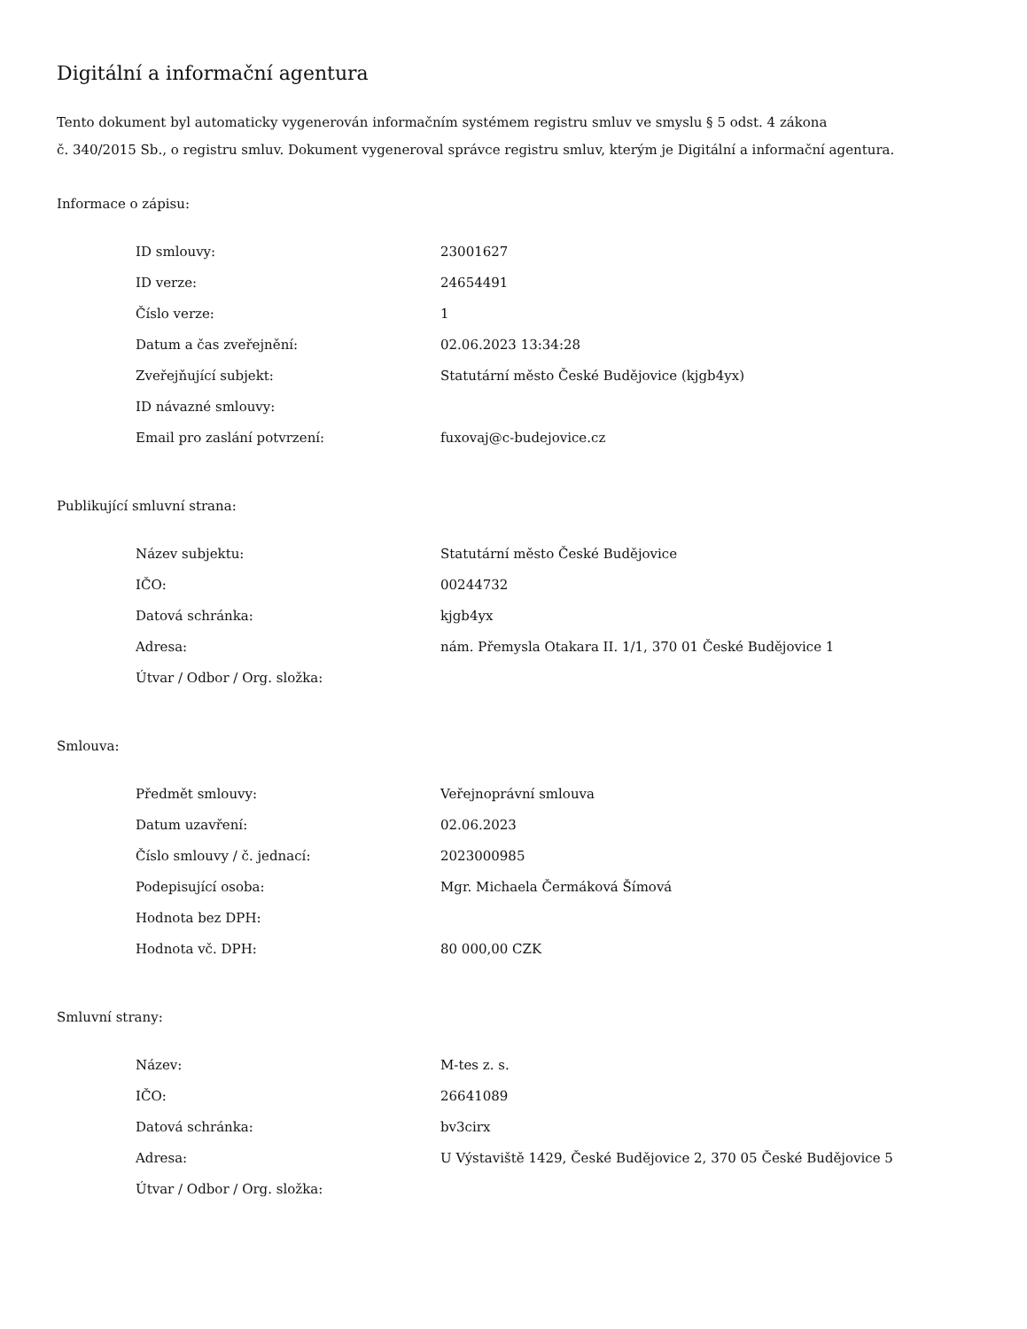Digitální a informační agentura
Tento dokument byl automaticky vygenerován informačním systémem registru smluv ve smyslu § 5 odst. 4 zákona
č. 340/2015 Sb., o registru smluv. Dokument vygeneroval správce registru smluv, kterým je Digitální a informační agentura.
Informace o zápisu:
| ID smlouvy: | 23001627 |
| ID verze: | 24654491 |
| Číslo verze: | 1 |
| Datum a čas zveřejnění: | 02.06.2023 13:34:28 |
| Zveřejňující subjekt: | Statutární město České Budějovice (kjgb4yx) |
| ID návazné smlouvy: | |
| Email pro zaslání potvrzení: | fuxovaj@c-budejovice.cz |
Publikující smluvní strana:
| Název subjektu: | Statutární město České Budějovice |
| IČO: | 00244732 |
| Datová schránka: | kjgb4yx |
| Adresa: | nám. Přemysla Otakara II. 1/1, 370 01 České Budějovice 1 |
| Útvar / Odbor / Org. složka: | |
Smlouva:
| Předmět smlouvy: | Veřejnoprávní smlouva |
| Datum uzavření: | 02.06.2023 |
| Číslo smlouvy / č. jednací: | 2023000985 |
| Podepisující osoba: | Mgr. Michaela Čermáková Šímová |
| Hodnota bez DPH: | |
| Hodnota vč. DPH: | 80 000,00 CZK |
Smluvní strany:
| Název: | M-tes z. s. |
| IČO: | 26641089 |
| Datová schránka: | bv3cirx |
| Adresa: | U Výstaviště 1429, České Budějovice 2, 370 05 České Budějovice 5 |
| Útvar / Odbor / Org. složka: | |